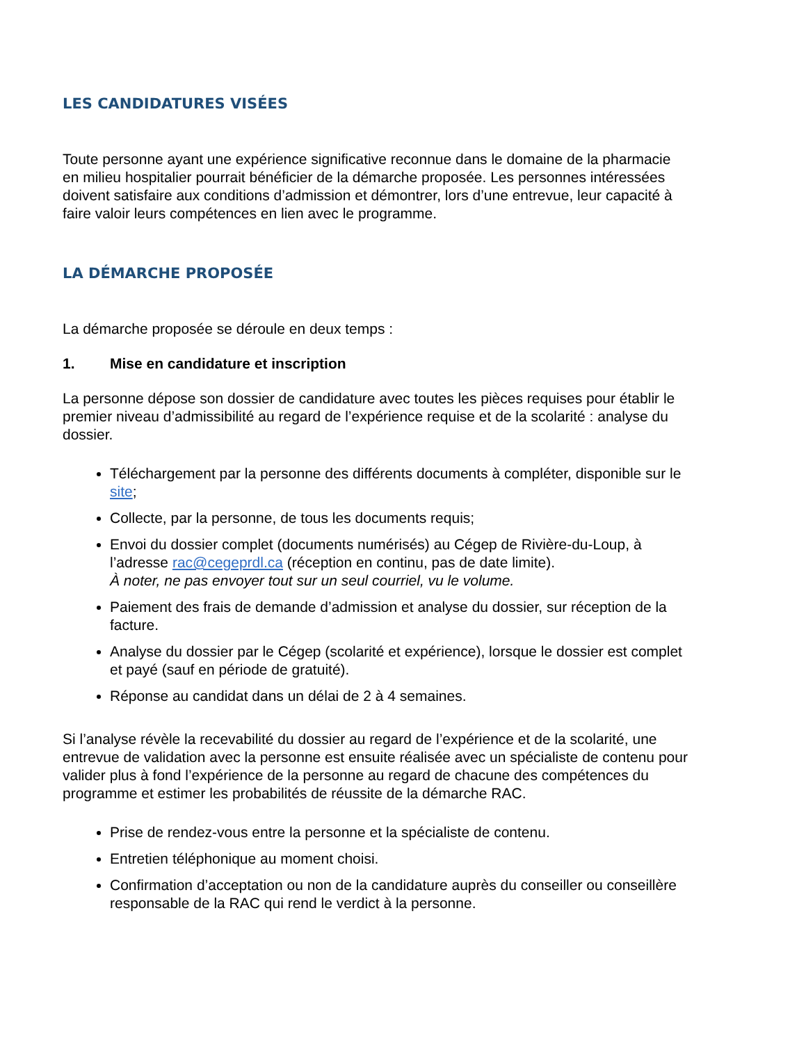LES CANDIDATURES VISÉES
Toute personne ayant une expérience significative reconnue dans le domaine de la pharmacie en milieu hospitalier pourrait bénéficier de la démarche proposée. Les personnes intéressées doivent satisfaire aux conditions d’admission et démontrer, lors d’une entrevue, leur capacité à faire valoir leurs compétences en lien avec le programme.
LA DÉMARCHE PROPOSÉE
La démarche proposée se déroule en deux temps :
1. Mise en candidature et inscription
La personne dépose son dossier de candidature avec toutes les pièces requises pour établir le premier niveau d’admissibilité au regard de l’expérience requise et de la scolarité : analyse du dossier.
Téléchargement par la personne des différents documents à compléter, disponible sur le site;
Collecte, par la personne, de tous les documents requis;
Envoi du dossier complet (documents numérisés) au Cégep de Rivière-du-Loup, à l’adresse rac@cegeprdl.ca (réception en continu, pas de date limite).
À noter, ne pas envoyer tout sur un seul courriel, vu le volume.
Paiement des frais de demande d’admission et analyse du dossier, sur réception de la facture.
Analyse du dossier par le Cégep (scolarité et expérience), lorsque le dossier est complet et payé (sauf en période de gratuité).
Réponse au candidat dans un délai de 2 à 4 semaines.
Si l’analyse révèle la recevabilité du dossier au regard de l’expérience et de la scolarité, une entrevue de validation avec la personne est ensuite réalisée avec un spécialiste de contenu pour valider plus à fond l’expérience de la personne au regard de chacune des compétences du programme et estimer les probabilités de réussite de la démarche RAC.
Prise de rendez-vous entre la personne et la spécialiste de contenu.
Entretien téléphonique au moment choisi.
Confirmation d’acceptation ou non de la candidature auprès du conseiller ou conseillère responsable de la RAC qui rend le verdict à la personne.